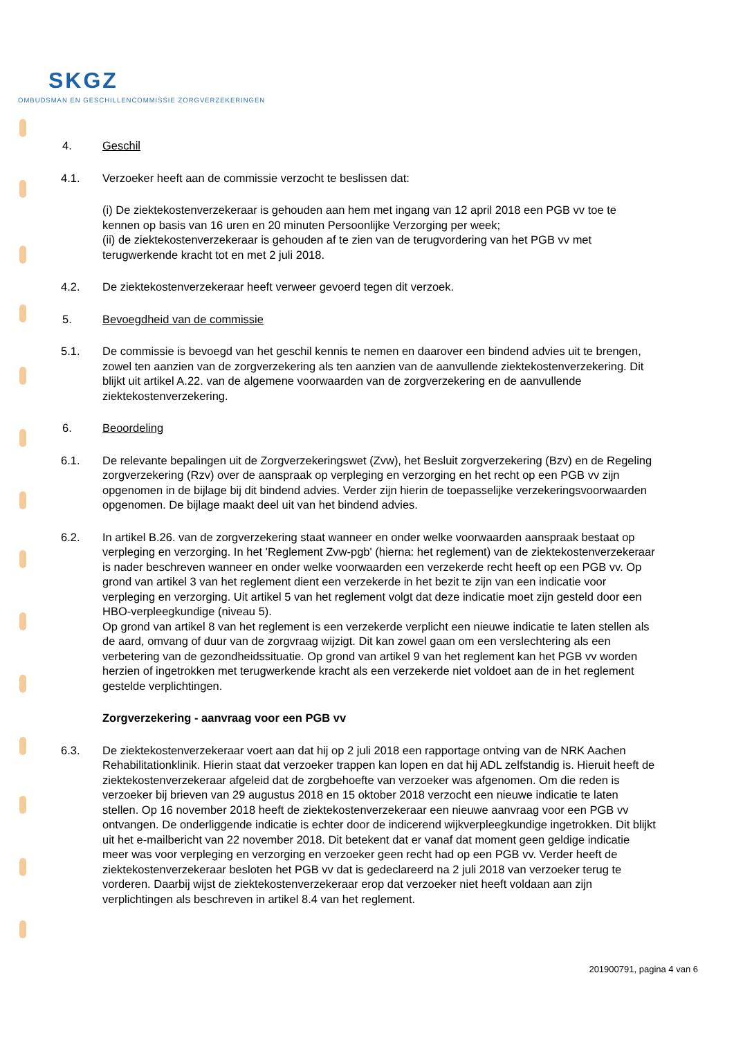SKGZ
OMBUDSMAN EN GESCHILLENCOMMISSIE ZORGVERZEKERINGEN
4. Geschil
4.1. Verzoeker heeft aan de commissie verzocht te beslissen dat:
(i) De ziektekostenverzekeraar is gehouden aan hem met ingang van 12 april 2018 een PGB vv toe te kennen op basis van 16 uren en 20 minuten Persoonlijke Verzorging per week;
(ii) de ziektekostenverzekeraar is gehouden af te zien van de terugvordering van het PGB vv met terugwerkende kracht tot en met 2 juli 2018.
4.2. De ziektekostenverzekeraar heeft verweer gevoerd tegen dit verzoek.
5. Bevoegdheid van de commissie
5.1. De commissie is bevoegd van het geschil kennis te nemen en daarover een bindend advies uit te brengen, zowel ten aanzien van de zorgverzekering als ten aanzien van de aanvullende ziektekostenverzekering. Dit blijkt uit artikel A.22. van de algemene voorwaarden van de zorgverzekering en de aanvullende ziektekostenverzekering.
6. Beoordeling
6.1. De relevante bepalingen uit de Zorgverzekeringswet (Zvw), het Besluit zorgverzekering (Bzv) en de Regeling zorgverzekering (Rzv) over de aanspraak op verpleging en verzorging en het recht op een PGB vv zijn opgenomen in de bijlage bij dit bindend advies. Verder zijn hierin de toepasselijke verzekeringsvoorwaarden opgenomen. De bijlage maakt deel uit van het bindend advies.
6.2. In artikel B.26. van de zorgverzekering staat wanneer en onder welke voorwaarden aanspraak bestaat op verpleging en verzorging. In het 'Reglement Zvw-pgb' (hierna: het reglement) van de ziektekostenverzekeraar is nader beschreven wanneer en onder welke voorwaarden een verzekerde recht heeft op een PGB vv. Op grond van artikel 3 van het reglement dient een verzekerde in het bezit te zijn van een indicatie voor verpleging en verzorging. Uit artikel 5 van het reglement volgt dat deze indicatie moet zijn gesteld door een HBO-verpleegkundige (niveau 5).
Op grond van artikel 8 van het reglement is een verzekerde verplicht een nieuwe indicatie te laten stellen als de aard, omvang of duur van de zorgvraag wijzigt. Dit kan zowel gaan om een verslechtering als een verbetering van de gezondheidssituatie. Op grond van artikel 9 van het reglement kan het PGB vv worden herzien of ingetrokken met terugwerkende kracht als een verzekerde niet voldoet aan de in het reglement gestelde verplichtingen.
Zorgverzekering - aanvraag voor een PGB vv
6.3. De ziektekostenverzekeraar voert aan dat hij op 2 juli 2018 een rapportage ontving van de NRK Aachen Rehabilitationklinik. Hierin staat dat verzoeker trappen kan lopen en dat hij ADL zelfstandig is. Hieruit heeft de ziektekostenverzekeraar afgeleid dat de zorgbehoefte van verzoeker was afgenomen. Om die reden is verzoeker bij brieven van 29 augustus 2018 en 15 oktober 2018 verzocht een nieuwe indicatie te laten stellen. Op 16 november 2018 heeft de ziektekostenverzekeraar een nieuwe aanvraag voor een PGB vv ontvangen. De onderliggende indicatie is echter door de indicerend wijkverpleegkundige ingetrokken. Dit blijkt uit het e-mailbericht van 22 november 2018. Dit betekent dat er vanaf dat moment geen geldige indicatie meer was voor verpleging en verzorging en verzoeker geen recht had op een PGB vv. Verder heeft de ziektekostenverzekeraar besloten het PGB vv dat is gedeclareerd na 2 juli 2018 van verzoeker terug te vorderen. Daarbij wijst de ziektekostenverzekeraar erop dat verzoeker niet heeft voldaan aan zijn verplichtingen als beschreven in artikel 8.4 van het reglement.
201900791, pagina 4 van 6